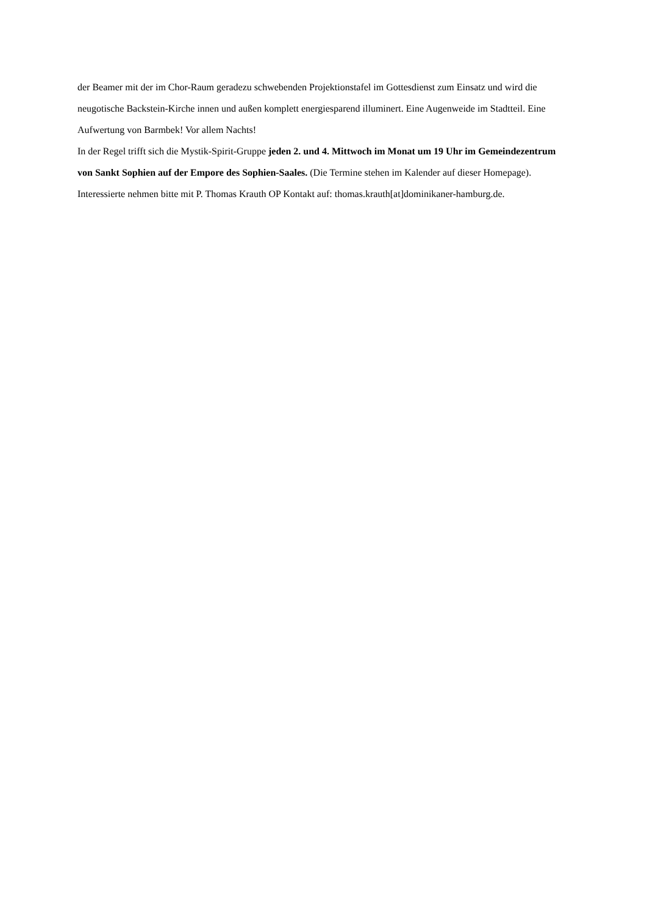der Beamer mit der im Chor-Raum geradezu schwebenden Projektionstafel im Gottesdienst zum Einsatz und wird die neugotische Backstein-Kirche innen und außen komplett energiesparend illuminert. Eine Augenweide im Stadtteil. Eine Aufwertung von Barmbek! Vor allem Nachts!
In der Regel trifft sich die Mystik-Spirit-Gruppe jeden 2. und 4. Mittwoch im Monat um 19 Uhr im Gemeindezentrum von Sankt Sophien auf der Empore des Sophien-Saales. (Die Termine stehen im Kalender auf dieser Homepage). Interessierte nehmen bitte mit P. Thomas Krauth OP Kontakt auf: thomas.krauth[at]dominikaner-hamburg.de.